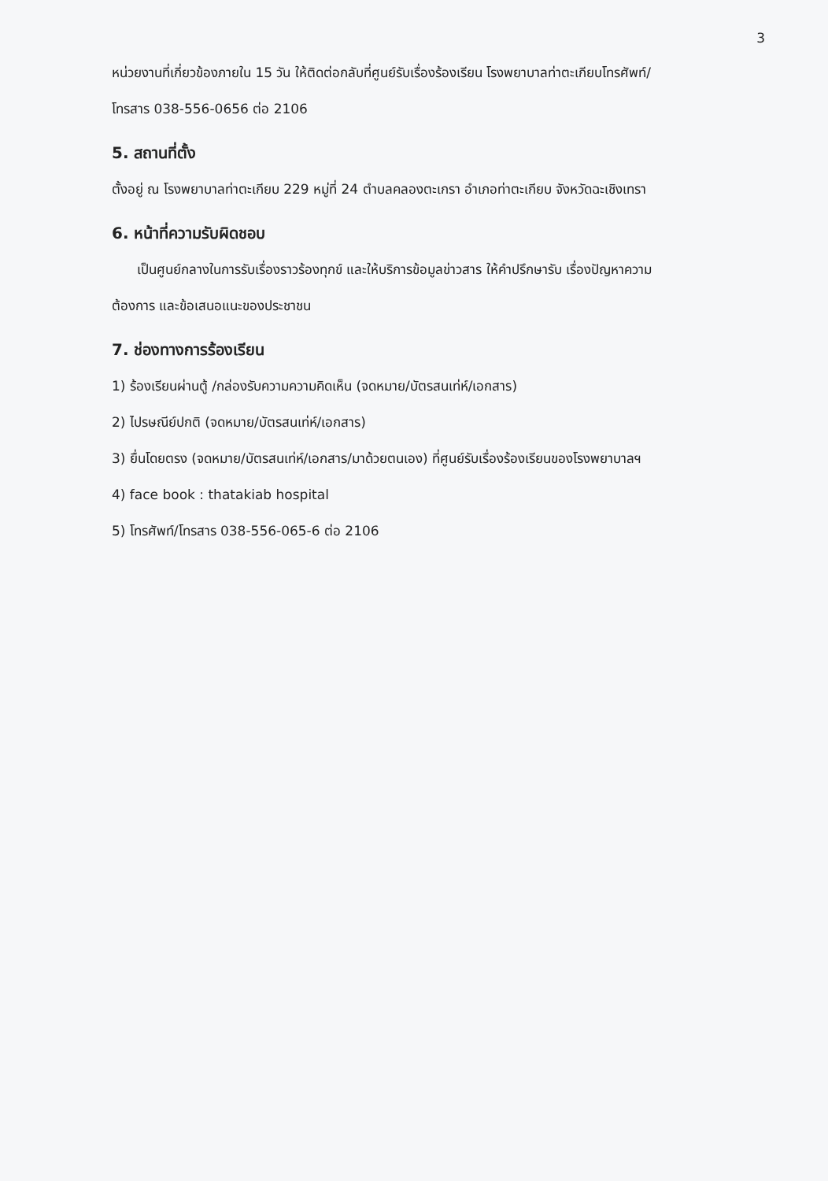3
หน่วยงานที่เกี่ยวข้องภายใน 15 วัน ให้ติดต่อกลับที่ศูนย์รับเรื่องร้องเรียน โรงพยาบาลท่าตะเกียบโทรศัพท์/
โทรสาร 038-556-0656 ต่อ 2106
5. สถานที่ตั้ง
ตั้งอยู่ ณ โรงพยาบาลท่าตะเกียบ 229 หมู่ที่ 24 ตำบลคลองตะเกรา อำเภอท่าตะเกียบ จังหวัดฉะเชิงเทรา
6. หน้าที่ความรับผิดชอบ
เป็นศูนย์กลางในการรับเรื่องราวร้องทุกข์ และให้บริการข้อมูลข่าวสาร ให้คำปรึกษารับ เรื่องปัญหาความ
ต้องการ และข้อเสนอแนะของประชาชน
7. ช่องทางการร้องเรียน
1) ร้องเรียนผ่านตู้ /กล่องรับความความคิดเห็น (จดหมาย/บัตรสนเท่ห์/เอกสาร)
2) ไปรษณีย์ปกติ (จดหมาย/บัตรสนเท่ห์/เอกสาร)
3) ยื่นโดยตรง (จดหมาย/บัตรสนเท่ห์/เอกสาร/มาด้วยตนเอง) ที่ศูนย์รับเรื่องร้องเรียนของโรงพยาบาลฯ
4) face book : thatakiab hospital
5) โทรศัพท์/โทรสาร 038-556-065-6 ต่อ 2106